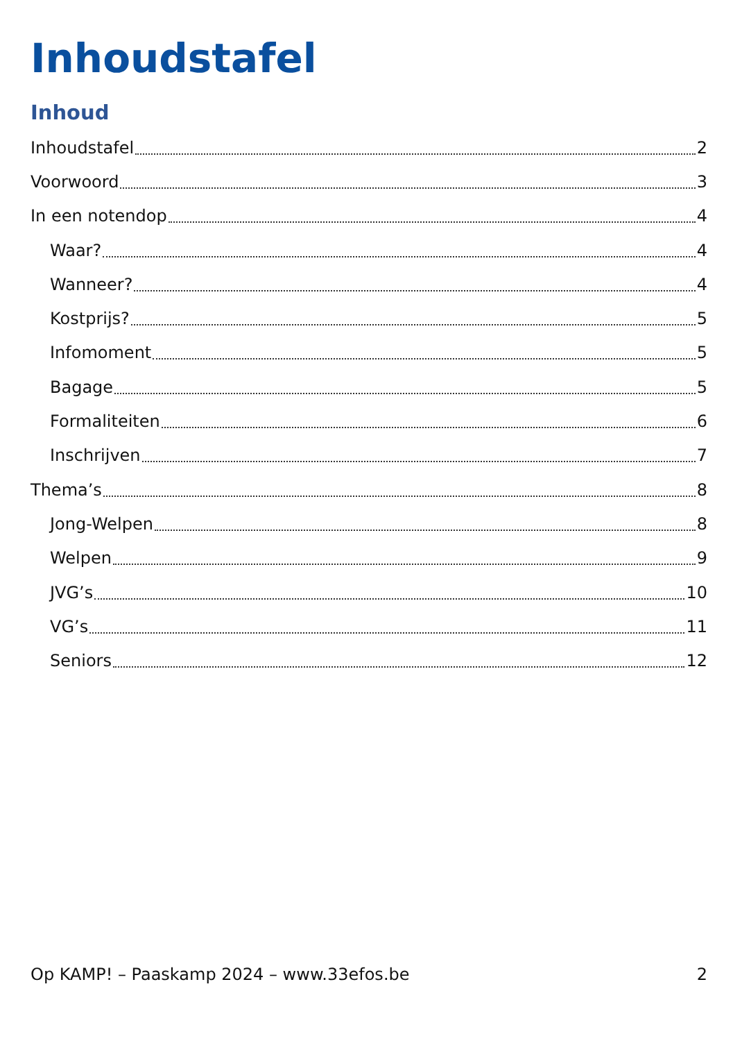Inhoudstafel
Inhoud
Inhoudstafel 2
Voorwoord 3
In een notendop 4
Waar? 4
Wanneer? 4
Kostprijs? 5
Infomoment 5
Bagage 5
Formaliteiten 6
Inschrijven 7
Thema’s 8
Jong-Welpen 8
Welpen 9
JVG’s 10
VG’s 11
Seniors 12
Op KAMP! – Paaskamp 2024 – www.33efos.be 2